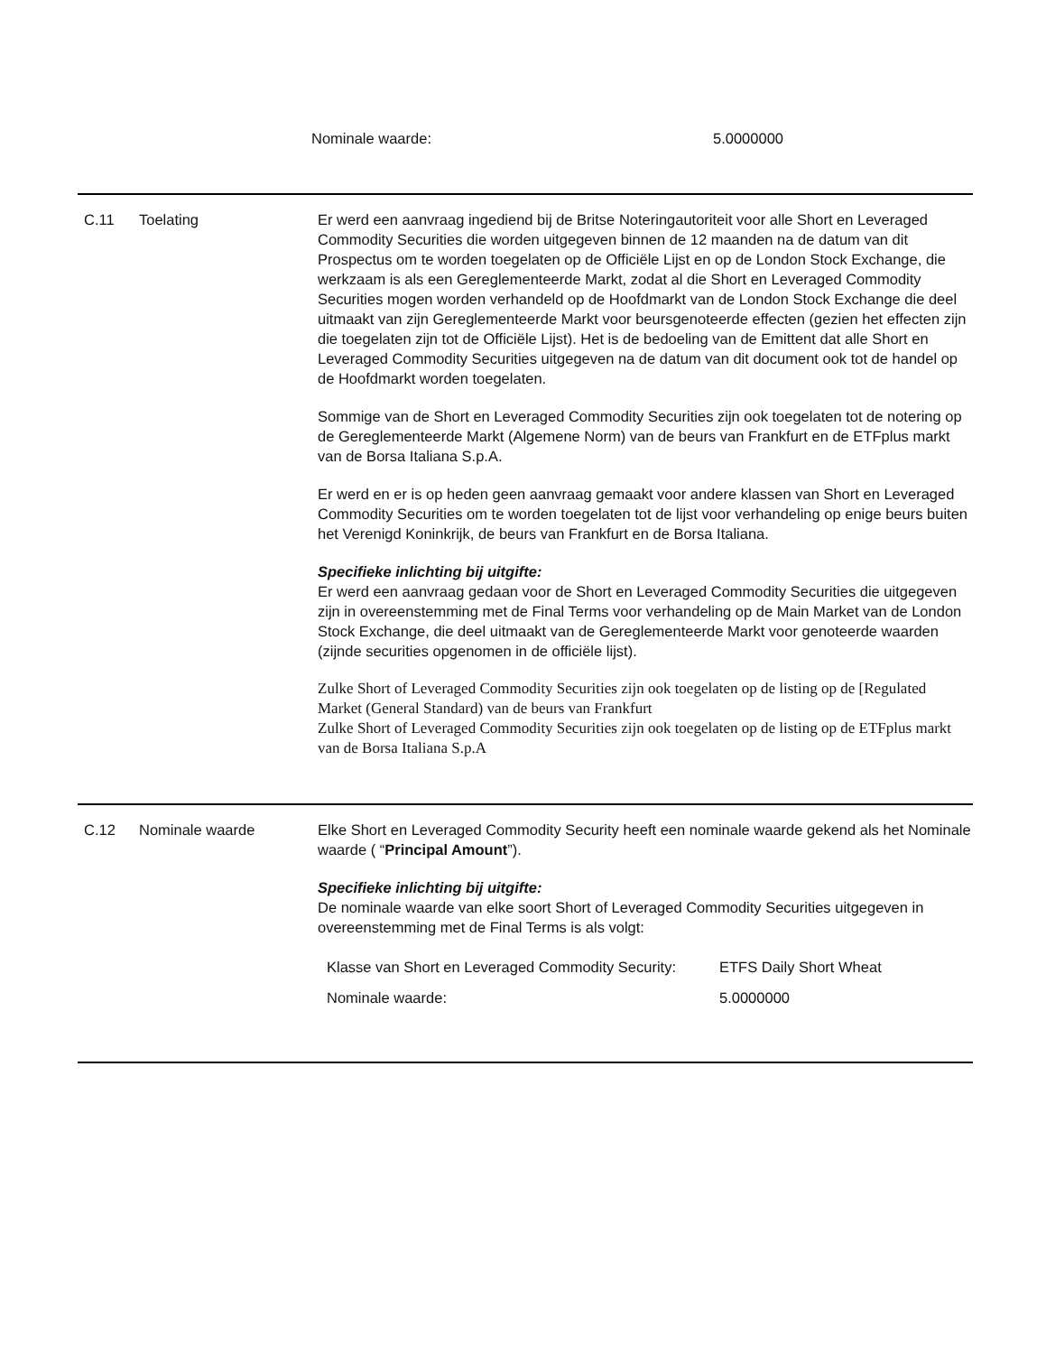| Nominale waarde: | 5.0000000 |
C.11 Toelating Er werd een aanvraag ingediend bij de Britse Noteringautoriteit voor alle Short en Leveraged Commodity Securities die worden uitgegeven binnen de 12 maanden na de datum van dit Prospectus om te worden toegelaten op de Officiële Lijst en op de London Stock Exchange, die werkzaam is als een Gereglementeerde Markt, zodat al die Short en Leveraged Commodity Securities mogen worden verhandeld op de Hoofdmarkt van de London Stock Exchange die deel uitmaakt van zijn Gereglementeerde Markt voor beursgenoteerde effecten (gezien het effecten zijn die toegelaten zijn tot de Officiële Lijst). Het is de bedoeling van de Emittent dat alle Short en Leveraged Commodity Securities uitgegeven na de datum van dit document ook tot de handel op de Hoofdmarkt worden toegelaten.
Sommige van de Short en Leveraged Commodity Securities zijn ook toegelaten tot de notering op de Gereglementeerde Markt (Algemene Norm) van de beurs van Frankfurt en de ETFplus markt van de Borsa Italiana S.p.A.
Er werd en er is op heden geen aanvraag gemaakt voor andere klassen van Short en Leveraged Commodity Securities om te worden toegelaten tot de lijst voor verhandeling op enige beurs buiten het Verenigd Koninkrijk, de beurs van Frankfurt en de Borsa Italiana.
Specifieke inlichting bij uitgifte:
Er werd een aanvraag gedaan voor de Short en Leveraged Commodity Securities die uitgegeven zijn in overeenstemming met de Final Terms voor verhandeling op de Main Market van de London Stock Exchange, die deel uitmaakt van de Gereglementeerde Markt voor genoteerde waarden (zijnde securities opgenomen in de officiële lijst).
Zulke Short of Leveraged Commodity Securities zijn ook toegelaten op de listing op de [Regulated Market (General Standard) van de beurs van Frankfurt
Zulke Short of Leveraged Commodity Securities zijn ook toegelaten op de listing op de ETFplus markt van de Borsa Italiana S.p.A
C.12 Nominale waarde Elke Short en Leveraged Commodity Security heeft een nominale waarde gekend als het Nominale waarde ( “Principal Amount”).
Specifieke inlichting bij uitgifte:
De nominale waarde van elke soort Short of Leveraged Commodity Securities uitgegeven in overeenstemming met de Final Terms is als volgt:
| Klasse van Short en Leveraged Commodity Security: | ETFS Daily Short Wheat |
| Nominale waarde: | 5.0000000 |